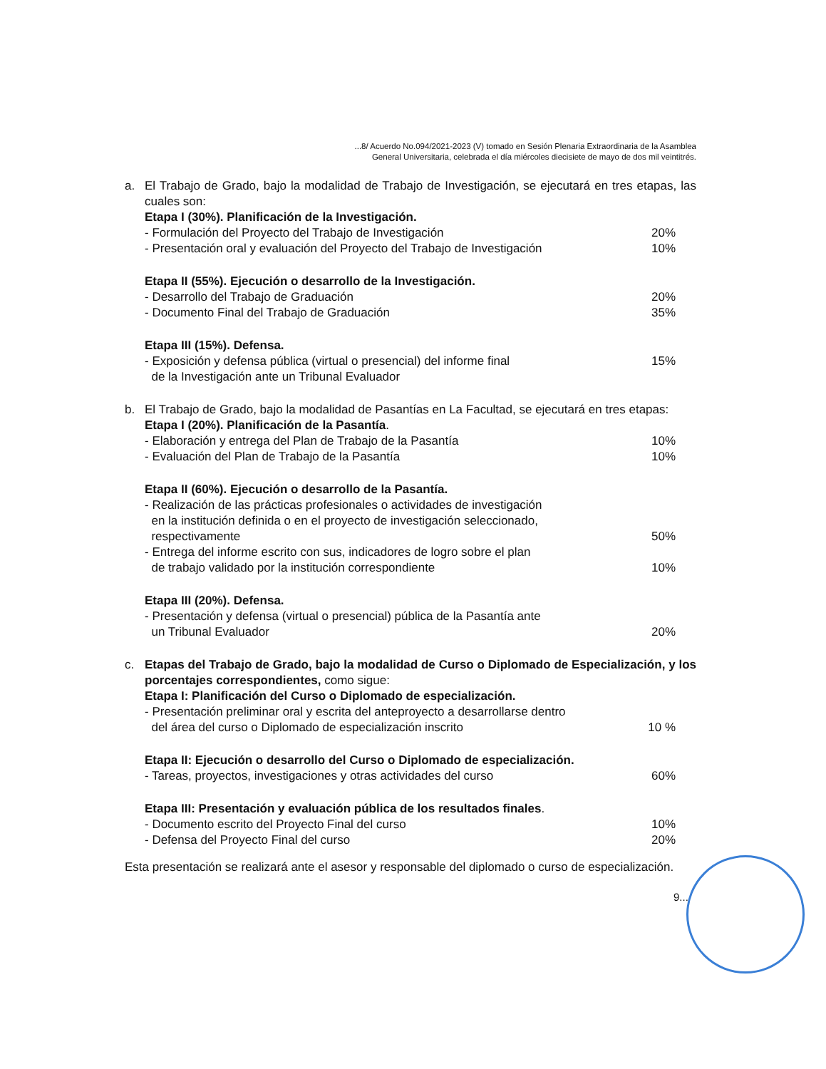...8/ Acuerdo No.094/2021-2023 (V) tomado en Sesión Plenaria Extraordinaria de la Asamblea
General Universitaria, celebrada el día miércoles diecisiete de mayo de dos mil veintitrés.
a. El Trabajo de Grado, bajo la modalidad de Trabajo de Investigación, se ejecutará en tres etapas, las cuales son:
Etapa I (30%). Planificación de la Investigación.
- Formulación del Proyecto del Trabajo de Investigación 20%
- Presentación oral y evaluación del Proyecto del Trabajo de Investigación 10%
Etapa II (55%). Ejecución o desarrollo de la Investigación.
- Desarrollo del Trabajo de Graduación 20%
- Documento Final del Trabajo de Graduación 35%
Etapa III (15%). Defensa.
- Exposición y defensa pública (virtual o presencial) del informe final
de la Investigación ante un Tribunal Evaluador 15%
b. El Trabajo de Grado, bajo la modalidad de Pasantías en La Facultad, se ejecutará en tres etapas:
Etapa I (20%). Planificación de la Pasantía.
- Elaboración y entrega del Plan de Trabajo de la Pasantía 10%
- Evaluación del Plan de Trabajo de la Pasantía 10%
Etapa II (60%). Ejecución o desarrollo de la Pasantía.
- Realización de las prácticas profesionales o actividades de investigación
en la institución definida o en el proyecto de investigación seleccionado,
respectivamente 50%
- Entrega del informe escrito con sus, indicadores de logro sobre el plan
de trabajo validado por la institución correspondiente 10%
Etapa III (20%). Defensa.
- Presentación y defensa (virtual o presencial) pública de la Pasantía ante
un Tribunal Evaluador 20%
c. Etapas del Trabajo de Grado, bajo la modalidad de Curso o Diplomado de Especialización, y los porcentajes correspondientes, como sigue:
Etapa I: Planificación del Curso o Diplomado de especialización.
- Presentación preliminar oral y escrita del anteproyecto a desarrollarse dentro
del área del curso o Diplomado de especialización inscrito 10 %
Etapa II: Ejecución o desarrollo del Curso o Diplomado de especialización.
- Tareas, proyectos, investigaciones y otras actividades del curso 60%
Etapa III: Presentación y evaluación pública de los resultados finales.
- Documento escrito del Proyecto Final del curso 10%
- Defensa del Proyecto Final del curso 20%
Esta presentación se realizará ante el asesor y responsable del diplomado o curso de especialización.
9...